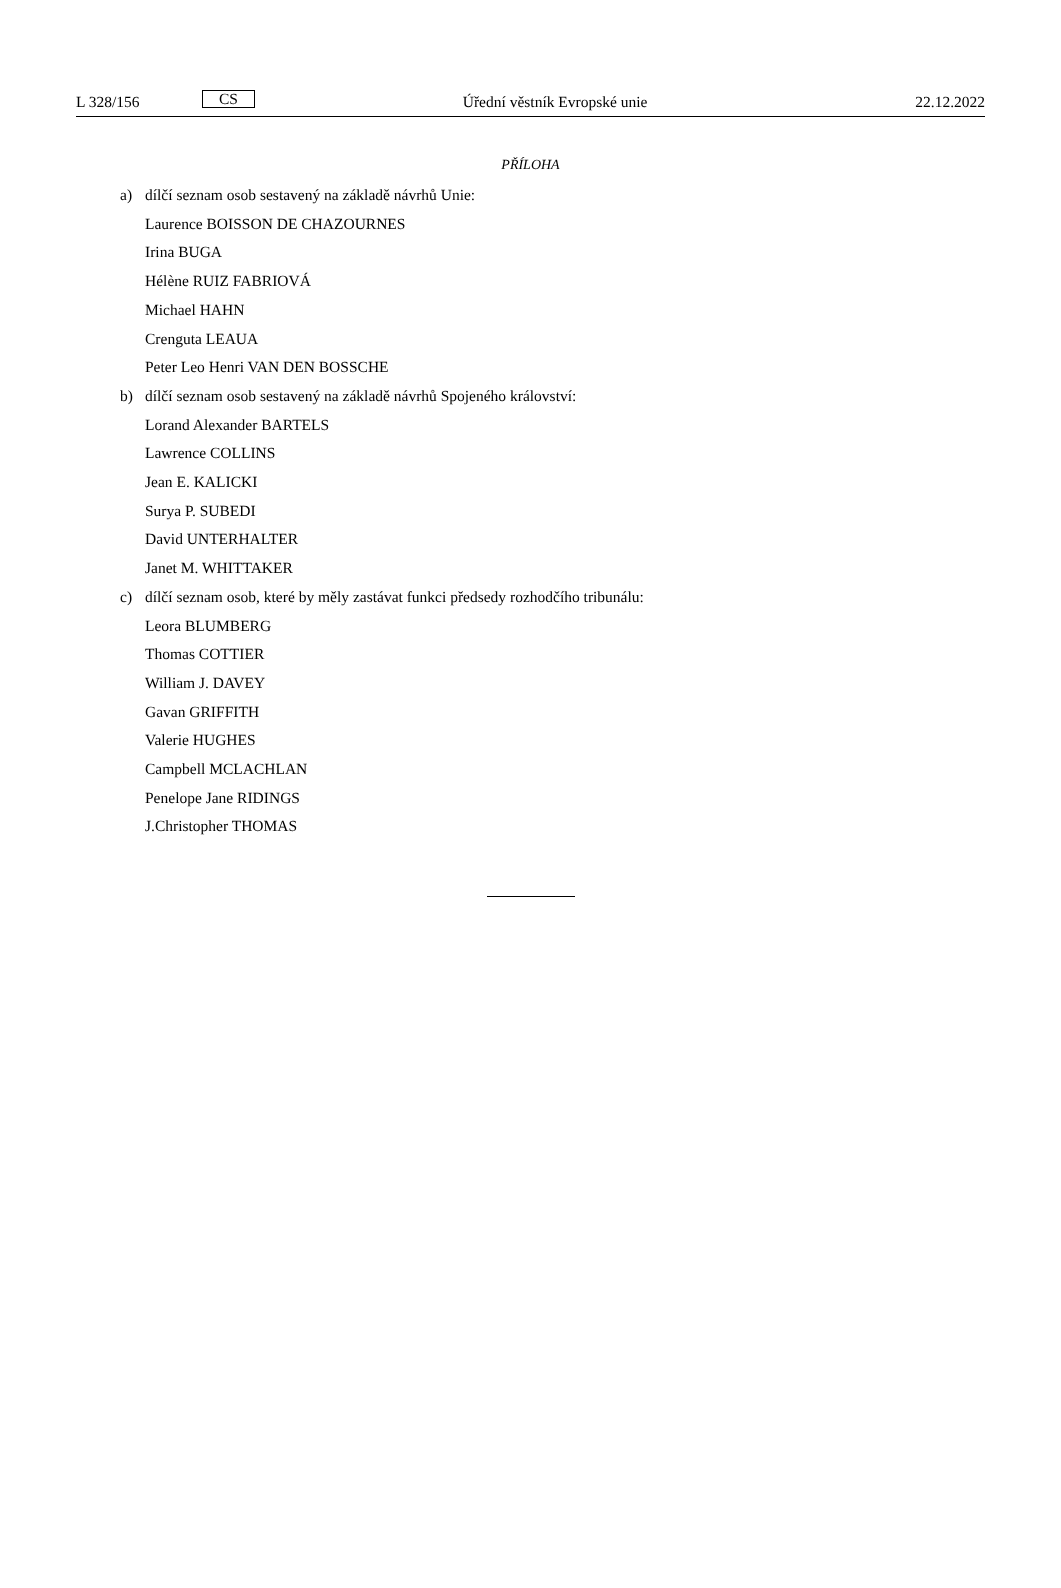L 328/156 CS Úřední věstník Evropské unie 22.12.2022
PŘÍLOHA
a) dílčí seznam osob sestavený na základě návrhů Unie:
Laurence BOISSON DE CHAZOURNES
Irina BUGA
Hélène RUIZ FABRIOVÁ
Michael HAHN
Crenguta LEAUA
Peter Leo Henri VAN DEN BOSSCHE
b) dílčí seznam osob sestavený na základě návrhů Spojeného království:
Lorand Alexander BARTELS
Lawrence COLLINS
Jean E. KALICKI
Surya P. SUBEDI
David UNTERHALTER
Janet M. WHITTAKER
c) dílčí seznam osob, které by měly zastávat funkci předsedy rozhodčího tribunálu:
Leora BLUMBERG
Thomas COTTIER
William J. DAVEY
Gavan GRIFFITH
Valerie HUGHES
Campbell MCLACHLAN
Penelope Jane RIDINGS
J.Christopher THOMAS